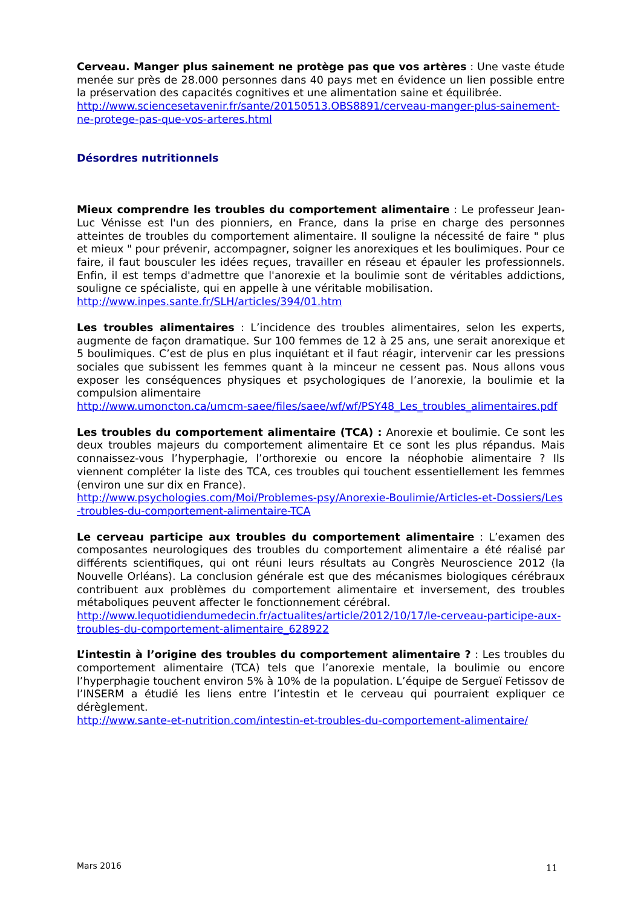Cerveau. Manger plus sainement ne protège pas que vos artères : Une vaste étude menée sur près de 28.000 personnes dans 40 pays met en évidence un lien possible entre la préservation des capacités cognitives et une alimentation saine et équilibrée.
http://www.sciencesetavenir.fr/sante/20150513.OBS8891/cerveau-manger-plus-sainement-ne-protege-pas-que-vos-arteres.html
Désordres nutritionnels
Mieux comprendre les troubles du comportement alimentaire : Le professeur Jean-Luc Vénisse est l'un des pionniers, en France, dans la prise en charge des personnes atteintes de troubles du comportement alimentaire. Il souligne la nécessité de faire " plus et mieux " pour prévenir, accompagner, soigner les anorexiques et les boulimiques. Pour ce faire, il faut bousculer les idées reçues, travailler en réseau et épauler les professionnels. Enfin, il est temps d'admettre que l'anorexie et la boulimie sont de véritables addictions, souligne ce spécialiste, qui en appelle à une véritable mobilisation.
http://www.inpes.sante.fr/SLH/articles/394/01.htm
Les troubles alimentaires : L’incidence des troubles alimentaires, selon les experts, augmente de façon dramatique. Sur 100 femmes de 12 à 25 ans, une serait anorexique et 5 boulimiques. C’est de plus en plus inquiétant et il faut réagir, intervenir car les pressions sociales que subissent les femmes quant à la minceur ne cessent pas. Nous allons vous exposer les conséquences physiques et psychologiques de l’anorexie, la boulimie et la compulsion alimentaire
http://www.umoncton.ca/umcm-saee/files/saee/wf/wf/PSY48_Les_troubles_alimentaires.pdf
Les troubles du comportement alimentaire (TCA) : Anorexie et boulimie. Ce sont les deux troubles majeurs du comportement alimentaire Et ce sont les plus répandus. Mais connaissez-vous l’hyperphagie, l’orthorexie ou encore la néophobie alimentaire ? Ils viennent compléter la liste des TCA, ces troubles qui touchent essentiellement les femmes (environ une sur dix en France).
http://www.psychologies.com/Moi/Problemes-psy/Anorexie-Boulimie/Articles-et-Dossiers/Les-troubles-du-comportement-alimentaire-TCA
Le cerveau participe aux troubles du comportement alimentaire : L’examen des composantes neurologiques des troubles du comportement alimentaire a été réalisé par différents scientifiques, qui ont réuni leurs résultats au Congrès Neuroscience 2012 (la Nouvelle Orléans). La conclusion générale est que des mécanismes biologiques cérébraux contribuent aux problèmes du comportement alimentaire et inversement, des troubles métaboliques peuvent affecter le fonctionnement cérébral.
http://www.lequotidiendumedecin.fr/actualites/article/2012/10/17/le-cerveau-participe-aux-troubles-du-comportement-alimentaire_628922
L’intestin à l’origine des troubles du comportement alimentaire ? : Les troubles du comportement alimentaire (TCA) tels que l’anorexie mentale, la boulimie ou encore l’hyperphagie touchent environ 5% à 10% de la population. L’équipe de Sergueï Fetissov de l’INSERM a étudié les liens entre l’intestin et le cerveau qui pourraient expliquer ce dérèglement.
http://www.sante-et-nutrition.com/intestin-et-troubles-du-comportement-alimentaire/
Mars 2016 11